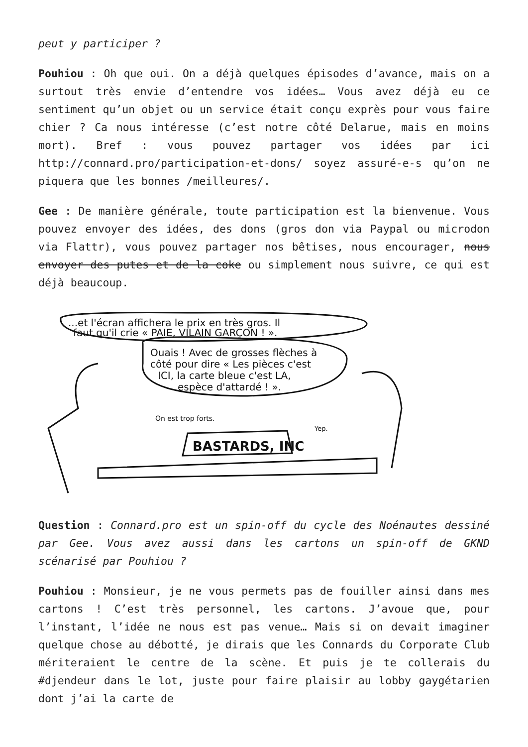peut y participer ?
Pouhiou : Oh que oui. On a déjà quelques épisodes d’avance, mais on a surtout très envie d’entendre vos idées… Vous avez déjà eu ce sentiment qu’un objet ou un service était conçu exprès pour vous faire chier ? Ca nous intéresse (c’est notre côté Delarue, mais en moins mort). Bref : vous pouvez partager vos idées par ici http://connard.pro/participation-et-dons/ soyez assuré-e-s qu’on ne piquera que les bonnes /meilleures/.
Gee : De manière générale, toute participation est la bienvenue. Vous pouvez envoyer des idées, des dons (gros don via Paypal ou microdon via Flattr), vous pouvez partager nos bêtises, nous encourager, nous envoyer des putes et de la coke ou simplement nous suivre, ce qui est déjà beaucoup.
...et l'écran affichera le prix en très gros. Il
faut qu'il crie « PAIE, VILAIN GARÇON ! ».
Ouais ! Avec de grosses flèches à
côté pour dire « Les pièces c'est
ICI, la carte bleue c'est LA,
espèce d'attardé ! ».
On est trop forts.
Yep.
BASTARDS, INC
Question : Connard.pro est un spin-off du cycle des Noénautes dessiné par Gee. Vous avez aussi dans les cartons un spin-off de GKND scénarisé par Pouhiou ?
Pouhiou : Monsieur, je ne vous permets pas de fouiller ainsi dans mes cartons ! C’est très personnel, les cartons. J’avoue que, pour l’instant, l’idée ne nous est pas venue… Mais si on devait imaginer quelque chose au débotté, je dirais que les Connards du Corporate Club mériteraient le centre de la scène. Et puis je te collerais du #djendeur dans le lot, juste pour faire plaisir au lobby gaygétarien dont j’ai la carte de